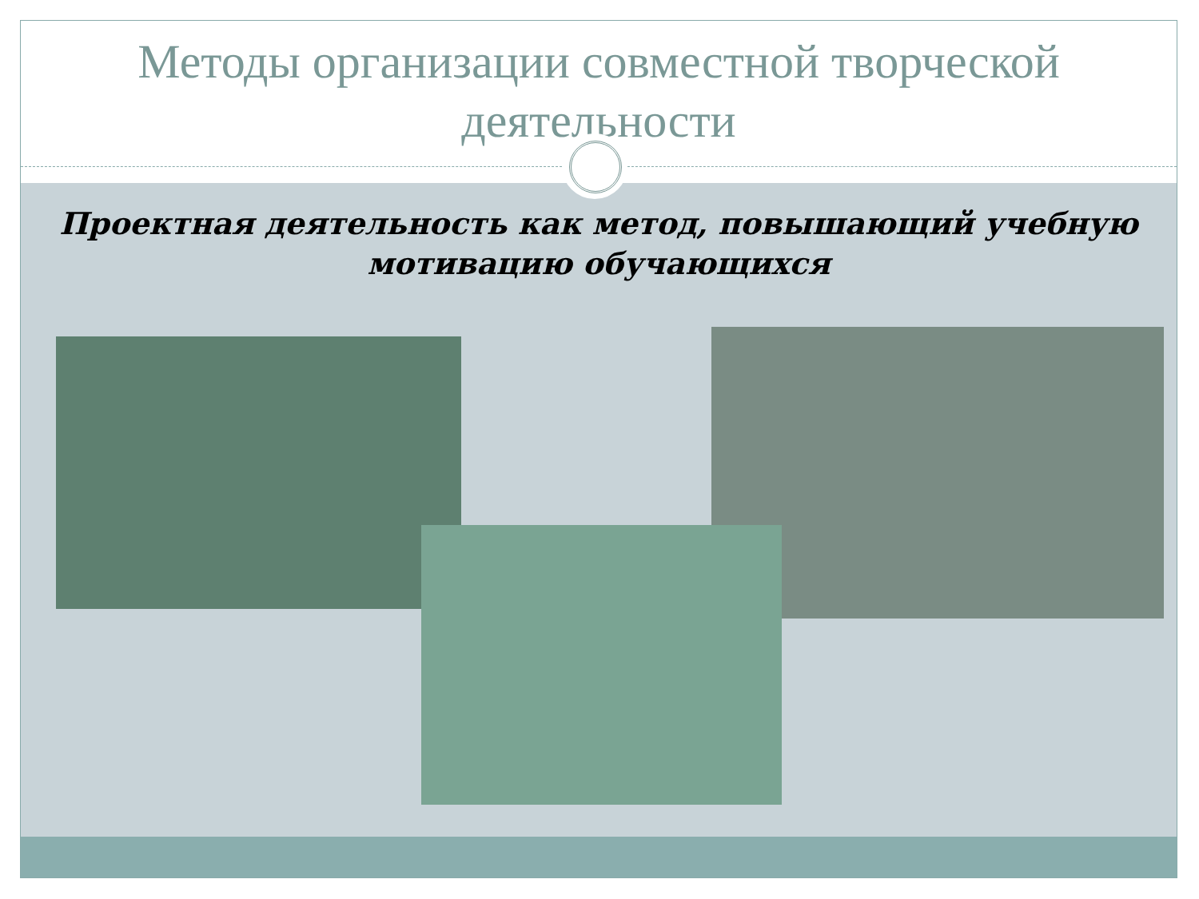Методы организации совместной творческой деятельности
Проектная деятельность как метод, повышающий учебную мотивацию обучающихся